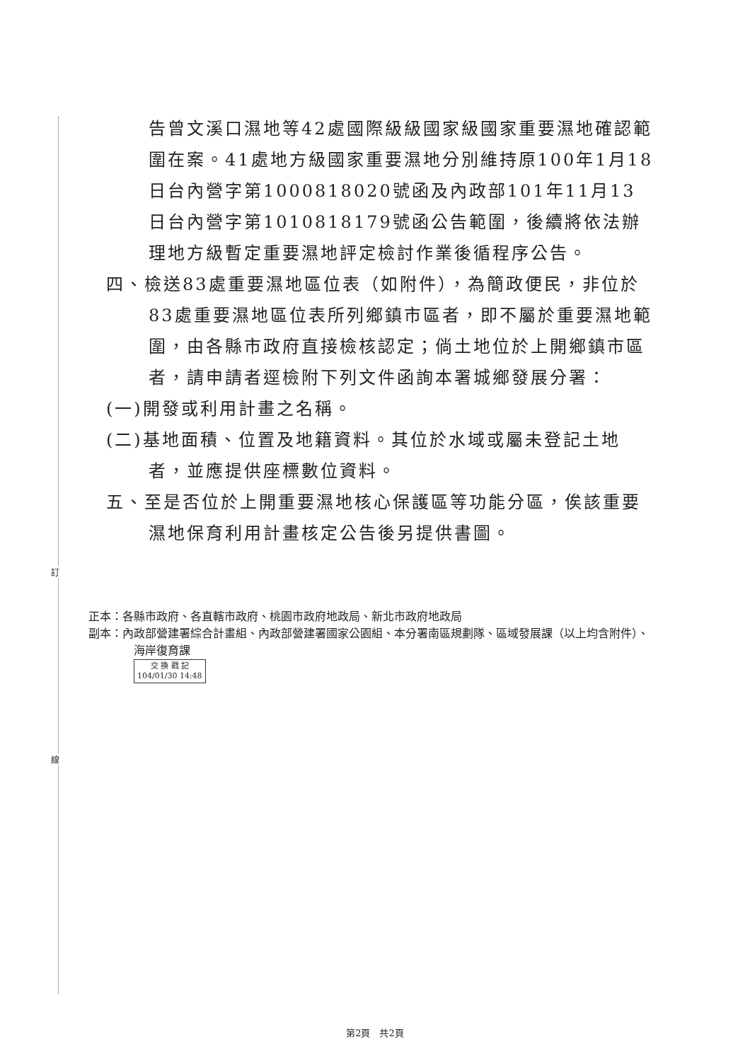訂
線
告曾文溪口濕地等42處國際級級國家級國家重要濕地確認範圍在案。41處地方級國家重要濕地分別維持原100年1月18日台內營字第1000818020號函及內政部101年11月13日台內營字第1010818179號函公告範圍，後續將依法辦理地方級暫定重要濕地評定檢討作業後循程序公告。
四、檢送83處重要濕地區位表（如附件），為簡政便民，非位於83處重要濕地區位表所列鄉鎮市區者，即不屬於重要濕地範圍，由各縣市政府直接檢核認定；倘土地位於上開鄉鎮市區者，請申請者逕檢附下列文件函詢本署城鄉發展分署：
(一)開發或利用計畫之名稱。
(二)基地面積、位置及地籍資料。其位於水域或屬未登記土地者，並應提供座標數位資料。
五、至是否位於上開重要濕地核心保護區等功能分區，俟該重要濕地保育利用計畫核定公告後另提供書圖。
正本：各縣市政府、各直轄市政府、桃園市政府地政局、新北市政府地政局
副本：內政部營建署綜合計畫組、內政部營建署國家公園組、本分署南區規劃隊、區域發展課（以上均含附件）、海岸復育課
交 換 戳 記
104/01/30 14:48
第2頁　共2頁